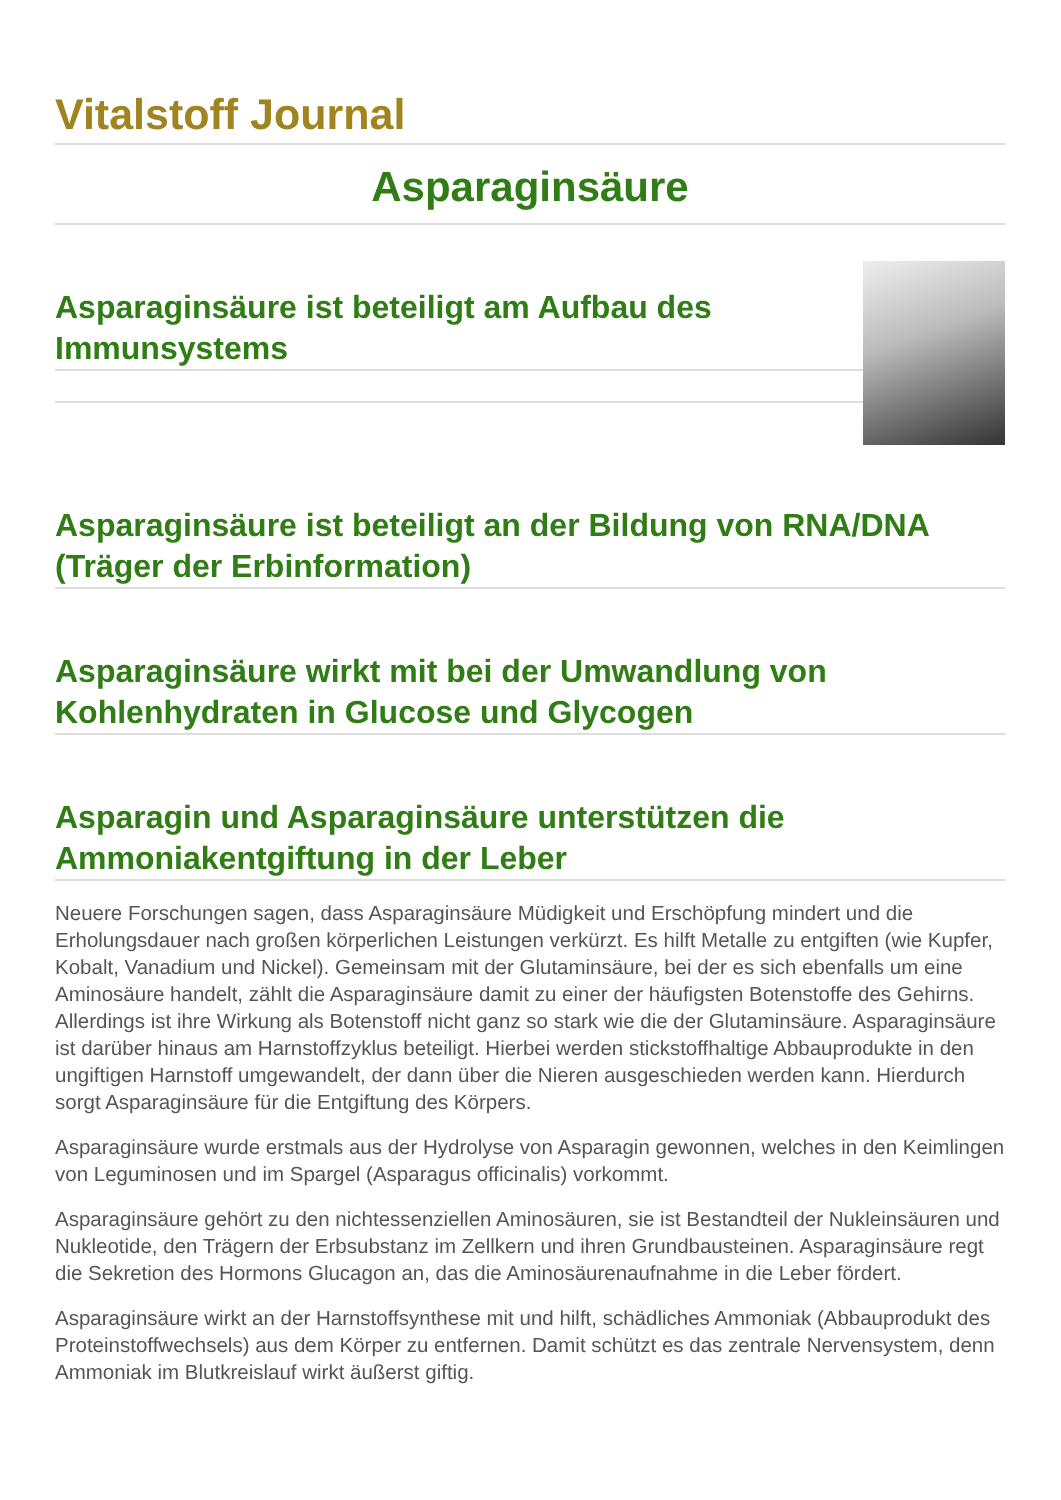Vitalstoff Journal
Asparaginsäure
Asparaginsäure ist beteiligt am Aufbau des Immunsystems
Asparaginsäure ist beteiligt an der Bildung von RNA/DNA (Träger der Erbinformation)
Asparaginsäure wirkt mit bei der Umwandlung von Kohlenhydraten in Glucose und Glycogen
Asparagin und Asparaginsäure unterstützen die Ammoniakentgiftung in der Leber
Neuere Forschungen sagen, dass Asparaginsäure Müdigkeit und Erschöpfung mindert und die Erholungsdauer nach großen körperlichen Leistungen verkürzt. Es hilft Metalle zu entgiften (wie Kupfer, Kobalt, Vanadium und Nickel). Gemeinsam mit der Glutaminsäure, bei der es sich ebenfalls um eine Aminosäure handelt, zählt die Asparaginsäure damit zu einer der häufigsten Botenstoffe des Gehirns. Allerdings ist ihre Wirkung als Botenstoff nicht ganz so stark wie die der Glutaminsäure. Asparaginsäure ist darüber hinaus am Harnstoffzyklus beteiligt. Hierbei werden stickstoffhaltige Abbauprodukte in den ungiftigen Harnstoff umgewandelt, der dann über die Nieren ausgeschieden werden kann. Hierdurch sorgt Asparaginsäure für die Entgiftung des Körpers.
Asparaginsäure wurde erstmals aus der Hydrolyse von Asparagin gewonnen, welches in den Keimlingen von Leguminosen und im Spargel (Asparagus officinalis) vorkommt.
Asparaginsäure gehört zu den nichtessenziellen Aminosäuren, sie ist Bestandteil der Nukleinsäuren und Nukleotide, den Trägern der Erbsubstanz im Zellkern und ihren Grundbausteinen. Asparaginsäure regt die Sekretion des Hormons Glucagon an, das die Aminosäurenaufnahme in die Leber fördert.
Asparaginsäure wirkt an der Harnstoffsynthese mit und hilft, schädliches Ammoniak (Abbauprodukt des Proteinstoffwechsels) aus dem Körper zu entfernen. Damit schützt es das zentrale Nervensystem, denn Ammoniak im Blutkreislauf wirkt äußerst giftig.